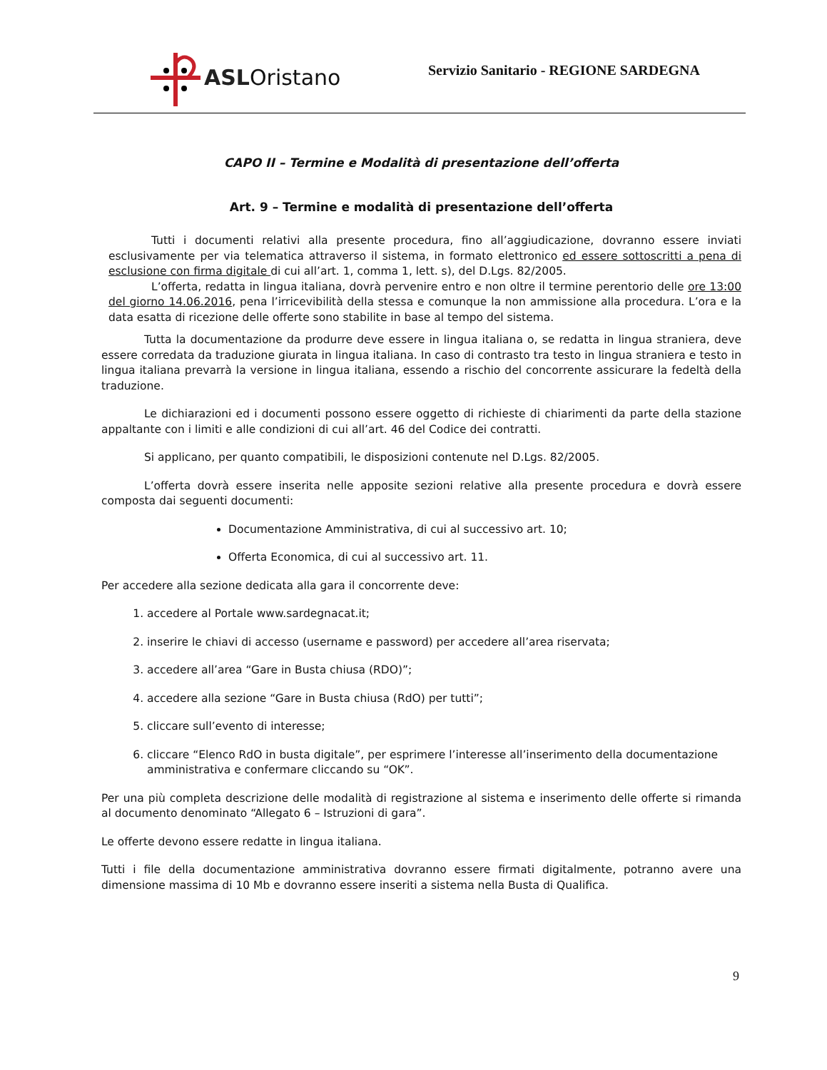ASLOristano
Servizio Sanitario - REGIONE SARDEGNA
CAPO II – Termine e Modalità di presentazione dell’offerta
Art. 9 – Termine e modalità di presentazione dell’offerta
Tutti i documenti relativi alla presente procedura, fino all’aggiudicazione, dovranno essere inviati esclusivamente per via telematica attraverso il sistema, in formato elettronico ed essere sottoscritti a pena di esclusione con firma digitale di cui all’art. 1, comma 1, lett. s), del D.Lgs. 82/2005.
L’offerta, redatta in lingua italiana, dovrà pervenire entro e non oltre il termine perentorio delle ore 13:00 del giorno 14.06.2016, pena l’irricevibilità della stessa e comunque la non ammissione alla procedura. L’ora e la data esatta di ricezione delle offerte sono stabilite in base al tempo del sistema.
Tutta la documentazione da produrre deve essere in lingua italiana o, se redatta in lingua straniera, deve essere corredata da traduzione giurata in lingua italiana. In caso di contrasto tra testo in lingua straniera e testo in lingua italiana prevarrà la versione in lingua italiana, essendo a rischio del concorrente assicurare la fedeltà della traduzione.
Le dichiarazioni ed i documenti possono essere oggetto di richieste di chiarimenti da parte della stazione appaltante con i limiti e alle condizioni di cui all’art. 46 del Codice dei contratti.
Si applicano, per quanto compatibili, le disposizioni contenute nel D.Lgs. 82/2005.
L’offerta dovrà essere inserita nelle apposite sezioni relative alla presente procedura e dovrà essere composta dai seguenti documenti:
Documentazione Amministrativa, di cui al successivo art. 10;
Offerta Economica, di cui al successivo art. 11.
Per accedere alla sezione dedicata alla gara il concorrente deve:
1. accedere al Portale www.sardegnacat.it;
2. inserire le chiavi di accesso (username e password) per accedere all’area riservata;
3. accedere all’area “Gare in Busta chiusa (RDO)”;
4. accedere alla sezione “Gare in Busta chiusa (RdO) per tutti”;
5. cliccare sull’evento di interesse;
6. cliccare “Elenco RdO in busta digitale”, per esprimere l’interesse all’inserimento della documentazione amministrativa e confermare cliccando su “OK”.
Per una più completa descrizione delle modalità di registrazione al sistema e inserimento delle offerte si rimanda al documento denominato “Allegato 6 – Istruzioni di gara”.
Le offerte devono essere redatte in lingua italiana.
Tutti i file della documentazione amministrativa dovranno essere firmati digitalmente, potranno avere una dimensione massima di 10 Mb e dovranno essere inseriti a sistema nella Busta di Qualifica.
9